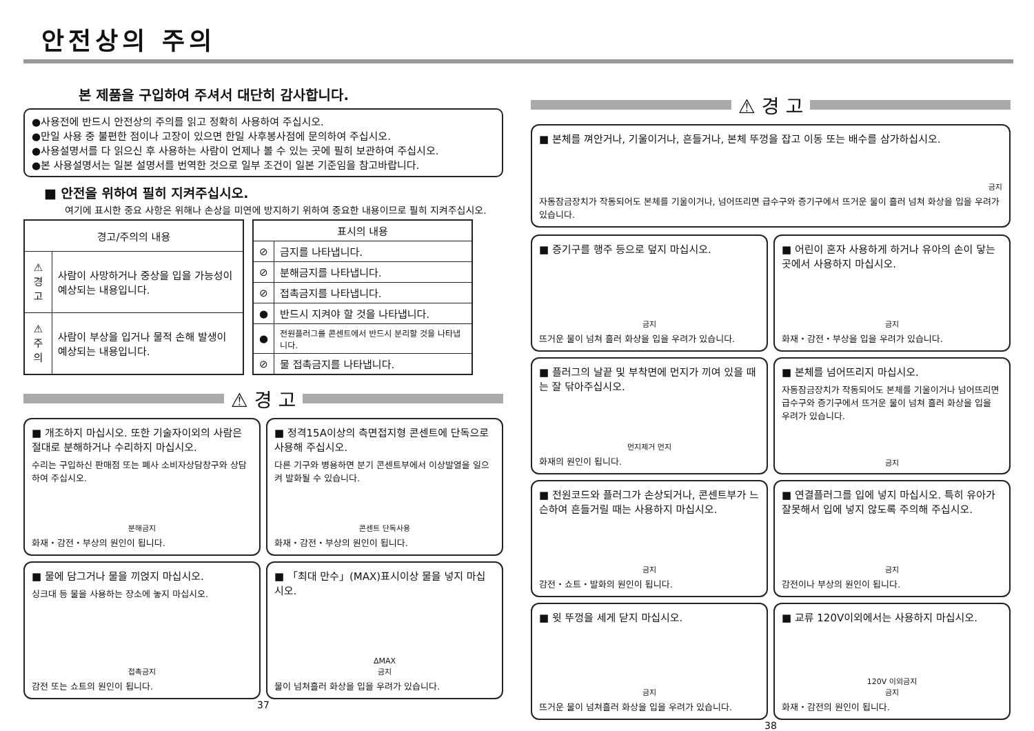안전상의 주의
본 제품을 구입하여 주셔서 대단히 감사합니다.
●사용전에 반드시 안전상의 주의를 읽고 정확히 사용하여 주십시오.
●만일 사용 중 불편한 점이나 고장이 있으면 한일 사후봉사점에 문의하여 주십시오.
●사용설명서를 다 읽으신 후 사용하는 사람이 언제나 볼 수 있는 곳에 필히 보관하여 주십시오.
●본 사용설명서는 일본 설명서를 번역한 것으로 일부 조건이 일본 기준임을 참고바랍니다.
■ 안전을 위하여 필히 지켜주십시오.
여기에 표시한 중요 사항은 위해나 손상을 미연에 방지하기 위하여 중요한 내용이므로 필히 지켜주십시오.
| 경고/주의의 내용 | |
| --- | --- |
| ⚠ 경고 | 사람이 사망하거나 중상을 입을 가능성이 예상되는 내용입니다. |
| ⚠ 주의 | 사람이 부상을 입거나 물적 손해 발생이 예상되는 내용입니다. |
| 표시의 내용 | |
| --- | --- |
| ⊘ | 금지를 나타냅니다. |
| ⊘ | 분해금지를 나타냅니다. |
| ⊘ | 접촉금지를 나타냅니다. |
| ● | 반드시 지켜야 할 것을 나타냅니다. |
| ● | 전원플러그를 콘센트에서 반드시 분리할 것을 나타냅니다. |
| ⊘ | 물 접촉금지를 나타냅니다. |
⚠ 경 고
■ 개조하지 마십시오. 또한 기술자이외의 사람은 절대로 분해하거나 수리하지 마십시오.
수리는 구입하신 판매점 또는 폐사 소비자상담창구와 상담하여 주십시오.
분해금지
화재・감전・부상의 원인이 됩니다.
■ 정격15A이상의 측면접지형 콘센트에 단독으로 사용해 주십시오.
다른 기구와 병용하면 분기 콘센트부에서 이상발열을 일으켜 발화될 수 있습니다.
콘센트 단독사용
화재・감전・부상의 원인이 됩니다.
■ 물에 담그거나 물을 끼얹지 마십시오.
싱크대 등 물을 사용하는 장소에 놓지 마십시오.
접촉금지
감전 또는 쇼트의 원인이 됩니다.
■ 「최대 만수」(MAX)표시이상 물을 넣지 마십시오.
ΔMAX
금지
물이 넘쳐흘러 화상을 입을 우려가 있습니다.
37
⚠ 경 고
■ 본체를 껴안거나, 기울이거나, 흔들거나, 본체 뚜껑을 잡고 이동 또는 배수를 삼가하십시오.
금지
자동잠금장치가 작동되어도 본체를 기울이거나, 넘어뜨리면 급수구와 증기구에서 뜨거운 물이 흘러 넘쳐 화상을 입을 우려가 있습니다.
■ 증기구를 행주 등으로 덮지 마십시오.
금지
뜨거운 물이 넘쳐 흘러 화상을 입을 우려가 있습니다.
■ 어린이 혼자 사용하게 하거나 유아의 손이 닿는 곳에서 사용하지 마십시오.
금지
화재・감전・부상을 입을 우려가 있습니다.
■ 플러그의 날끝 및 부착면에 먼지가 끼여 있을 때는 잘 닦아주십시오.
먼지제거 먼지
화재의 원인이 됩니다.
■ 본체를 넘어뜨리지 마십시오.
자동잠금장치가 작동되어도 본체를 기울이거나 넘어뜨리면 급수구와 증기구에서 뜨거운 물이 넘쳐 흘러 화상을 입을 우려가 있습니다.
금지
■ 전원코드와 플러그가 손상되거나, 콘센트부가 느슨하여 흔들거릴 때는 사용하지 마십시오.
금지
감전・쇼트・발화의 원인이 됩니다.
■ 연결플러그를 입에 넣지 마십시오. 특히 유아가 잘못해서 입에 넣지 않도록 주의해 주십시오.
금지
감전이나 부상의 원인이 됩니다.
■ 윗 뚜껑을 세게 닫지 마십시오.
금지
뜨거운 물이 넘쳐흘러 화상을 입을 우려가 있습니다.
■ 교류 120V이외에서는 사용하지 마십시오.
120V 이외금지
금지
화재・감전의 원인이 됩니다.
38